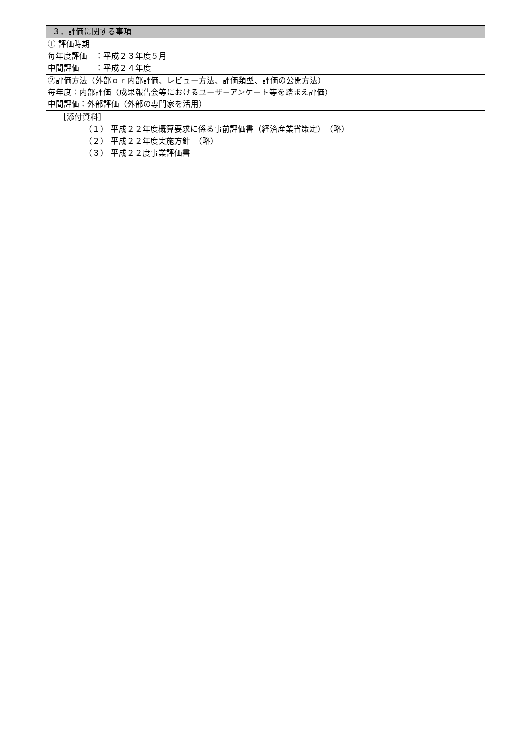| ３．評価に関する事項 |
| ① 評価時期 毎年度評価 ：平成２３年度５月 中間評価 ：平成２４年度 |
| ②評価方法（外部ｏｒ内部評価、レビュー方法、評価類型、評価の公開方法） 毎年度：内部評価（成果報告会等におけるユーザーアンケート等を踏まえ評価） 中間評価：外部評価（外部の専門家を活用） |
［添付資料］
（１） 平成２２年度概算要求に係る事前評価書（経済産業省策定）　（略）
（２） 平成２２年度実施方針　（略）
（３） 平成２２度事業評価書